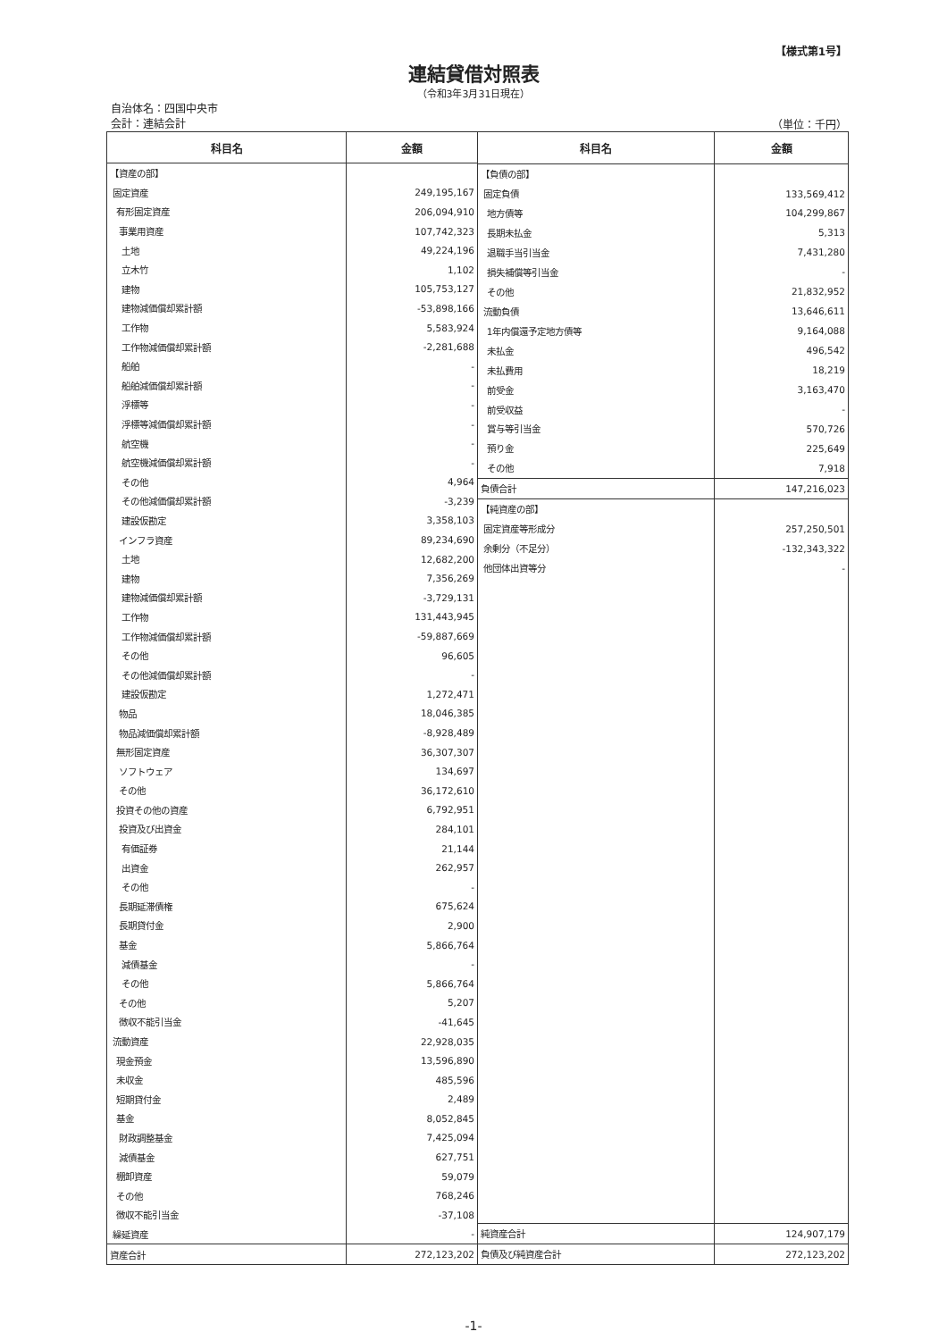【様式第1号】
連結貸借対照表
（令和3年3月31日現在）
自治体名：四国中央市
会計：連結会計
（単位：千円）
| 科目名 | 金額 |
| --- | --- |
| 【資産の部】 | |
| 固定資産 | 249,195,167 |
| 有形固定資産 | 206,094,910 |
| 事業用資産 | 107,742,323 |
| 土地 | 49,224,196 |
| 立木竹 | 1,102 |
| 建物 | 105,753,127 |
| 建物減価償却累計額 | -53,898,166 |
| 工作物 | 5,583,924 |
| 工作物減価償却累計額 | -2,281,688 |
| 船舶 | - |
| 船舶減価償却累計額 | - |
| 浮標等 | - |
| 浮標等減価償却累計額 | - |
| 航空機 | - |
| 航空機減価償却累計額 | - |
| その他 | 4,964 |
| その他減価償却累計額 | -3,239 |
| 建設仮勘定 | 3,358,103 |
| インフラ資産 | 89,234,690 |
| 土地 | 12,682,200 |
| 建物 | 7,356,269 |
| 建物減価償却累計額 | -3,729,131 |
| 工作物 | 131,443,945 |
| 工作物減価償却累計額 | -59,887,669 |
| その他 | 96,605 |
| その他減価償却累計額 | - |
| 建設仮勘定 | 1,272,471 |
| 物品 | 18,046,385 |
| 物品減価償却累計額 | -8,928,489 |
| 無形固定資産 | 36,307,307 |
| ソフトウェア | 134,697 |
| その他 | 36,172,610 |
| 投資その他の資産 | 6,792,951 |
| 投資及び出資金 | 284,101 |
| 有価証券 | 21,144 |
| 出資金 | 262,957 |
| その他 | - |
| 長期延滞債権 | 675,624 |
| 長期貸付金 | 2,900 |
| 基金 | 5,866,764 |
| 減債基金 | - |
| その他 | 5,866,764 |
| その他 | 5,207 |
| 徴収不能引当金 | -41,645 |
| 流動資産 | 22,928,035 |
| 現金預金 | 13,596,890 |
| 未収金 | 485,596 |
| 短期貸付金 | 2,489 |
| 基金 | 8,052,845 |
| 財政調整基金 | 7,425,094 |
| 減債基金 | 627,751 |
| 棚卸資産 | 59,079 |
| その他 | 768,246 |
| 徴収不能引当金 | -37,108 |
| 繰延資産 | - |
| 資産合計 | 272,123,202 |
| 科目名 | 金額 |
| --- | --- |
| 【負債の部】 | |
| 固定負債 | 133,569,412 |
| 地方債等 | 104,299,867 |
| 長期未払金 | 5,313 |
| 退職手当引当金 | 7,431,280 |
| 損失補償等引当金 | - |
| その他 | 21,832,952 |
| 流動負債 | 13,646,611 |
| 1年内償還予定地方債等 | 9,164,088 |
| 未払金 | 496,542 |
| 未払費用 | 18,219 |
| 前受金 | 3,163,470 |
| 前受収益 | - |
| 賞与等引当金 | 570,726 |
| 預り金 | 225,649 |
| その他 | 7,918 |
| 負債合計 | 147,216,023 |
| 【純資産の部】 | |
| 固定資産等形成分 | 257,250,501 |
| 余剰分（不足分） | -132,343,322 |
| 他団体出資等分 | - |
| 純資産合計 | 124,907,179 |
| 負債及び純資産合計 | 272,123,202 |
-1-